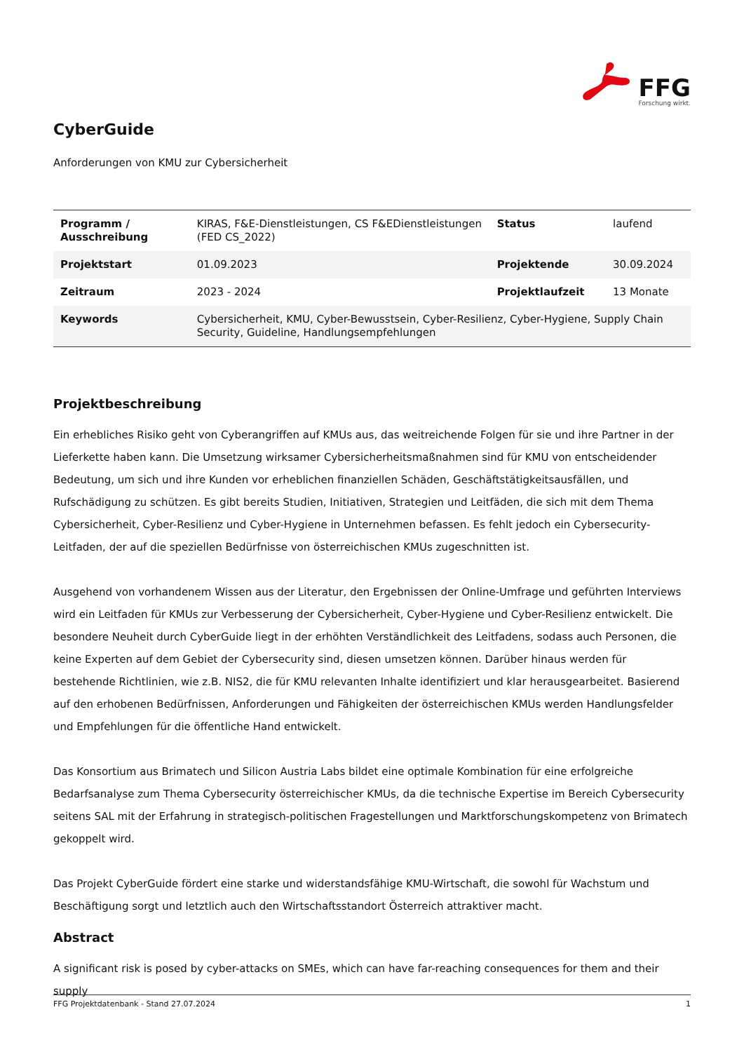FFG
Forschung wirkt.
CyberGuide
Anforderungen von KMU zur Cybersicherheit
| Programm / Ausschreibung | KIRAS, F&E-Dienstleistungen, CS F&EDienstleistungen (FED CS_2022) | Status | laufend |
| Projektstart | 01.09.2023 | Projektende | 30.09.2024 |
| Zeitraum | 2023 - 2024 | Projektlaufzeit | 13 Monate |
| Keywords | Cybersicherheit, KMU, Cyber-Bewusstsein, Cyber-Resilienz, Cyber-Hygiene, Supply Chain Security, Guideline, Handlungsempfehlungen | | |
Projektbeschreibung
Ein erhebliches Risiko geht von Cyberangriffen auf KMUs aus, das weitreichende Folgen für sie und ihre Partner in der Lieferkette haben kann. Die Umsetzung wirksamer Cybersicherheitsmaßnahmen sind für KMU von entscheidender Bedeutung, um sich und ihre Kunden vor erheblichen finanziellen Schäden, Geschäftstätigkeitsausfällen, und Rufschädigung zu schützen. Es gibt bereits Studien, Initiativen, Strategien und Leitfäden, die sich mit dem Thema Cybersicherheit, Cyber-Resilienz und Cyber-Hygiene in Unternehmen befassen. Es fehlt jedoch ein Cybersecurity-Leitfaden, der auf die speziellen Bedürfnisse von österreichischen KMUs zugeschnitten ist.
Ausgehend von vorhandenem Wissen aus der Literatur, den Ergebnissen der Online-Umfrage und geführten Interviews wird ein Leitfaden für KMUs zur Verbesserung der Cybersicherheit, Cyber-Hygiene und Cyber-Resilienz entwickelt. Die besondere Neuheit durch CyberGuide liegt in der erhöhten Verständlichkeit des Leitfadens, sodass auch Personen, die keine Experten auf dem Gebiet der Cybersecurity sind, diesen umsetzen können. Darüber hinaus werden für bestehende Richtlinien, wie z.B. NIS2, die für KMU relevanten Inhalte identifiziert und klar herausgearbeitet. Basierend auf den erhobenen Bedürfnissen, Anforderungen und Fähigkeiten der österreichischen KMUs werden Handlungsfelder und Empfehlungen für die öffentliche Hand entwickelt.
Das Konsortium aus Brimatech und Silicon Austria Labs bildet eine optimale Kombination für eine erfolgreiche Bedarfsanalyse zum Thema Cybersecurity österreichischer KMUs, da die technische Expertise im Bereich Cybersecurity seitens SAL mit der Erfahrung in strategisch-politischen Fragestellungen und Marktforschungskompetenz von Brimatech gekoppelt wird.
Das Projekt CyberGuide fördert eine starke und widerstandsfähige KMU-Wirtschaft, die sowohl für Wachstum und Beschäftigung sorgt und letztlich auch den Wirtschaftsstandort Österreich attraktiver macht.
Abstract
A significant risk is posed by cyber-attacks on SMEs, which can have far-reaching consequences for them and their supply
FFG Projektdatenbank - Stand 27.07.2024 1